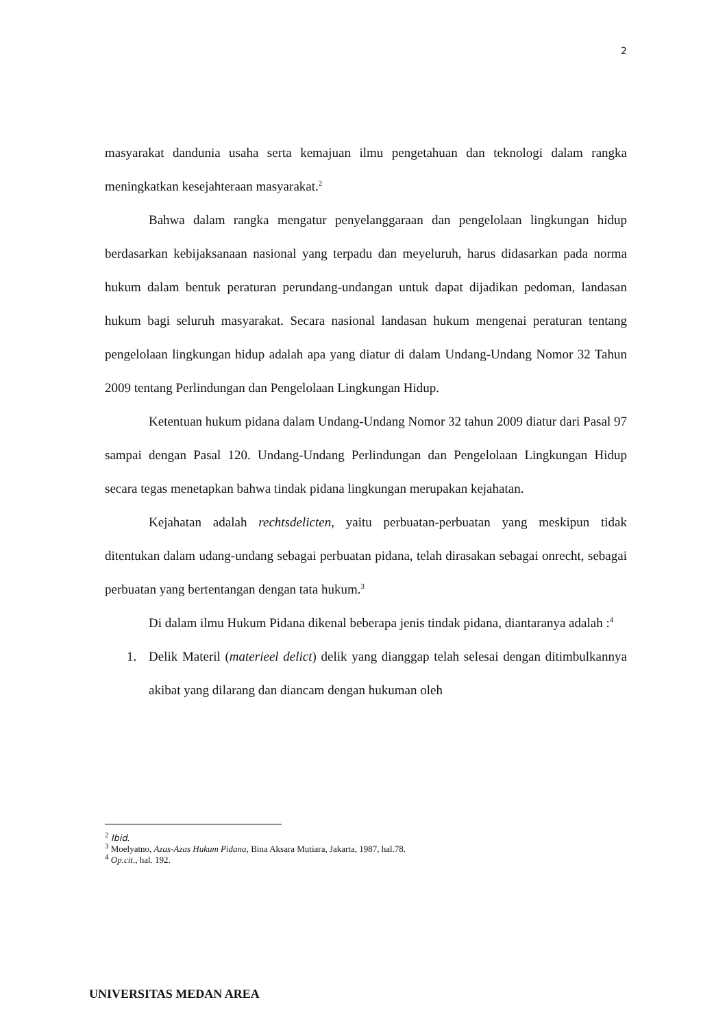2
masyarakat dandunia usaha serta kemajuan ilmu pengetahuan dan teknologi dalam rangka meningkatkan kesejahteraan masyarakat.<sup>2</sup>
Bahwa dalam rangka mengatur penyelanggaraan dan pengelolaan lingkungan hidup berdasarkan kebijaksanaan nasional yang terpadu dan meyeluruh, harus didasarkan pada norma hukum dalam bentuk peraturan perundang-undangan untuk dapat dijadikan pedoman, landasan hukum bagi seluruh masyarakat. Secara nasional landasan hukum mengenai peraturan tentang pengelolaan lingkungan hidup adalah apa yang diatur di dalam Undang-Undang Nomor 32 Tahun 2009 tentang Perlindungan dan Pengelolaan Lingkungan Hidup.
Ketentuan hukum pidana dalam Undang-Undang Nomor 32 tahun 2009 diatur dari Pasal 97 sampai dengan Pasal 120. Undang-Undang Perlindungan dan Pengelolaan Lingkungan Hidup secara tegas menetapkan bahwa tindak pidana lingkungan merupakan kejahatan.
Kejahatan adalah rechtsdelicten, yaitu perbuatan-perbuatan yang meskipun tidak ditentukan dalam udang-undang sebagai perbuatan pidana, telah dirasakan sebagai onrecht, sebagai perbuatan yang bertentangan dengan tata hukum.<sup>3</sup>
Di dalam ilmu Hukum Pidana dikenal beberapa jenis tindak pidana, diantaranya adalah :<sup>4</sup>
1. Delik Materil (materieel delict) delik yang dianggap telah selesai dengan ditimbulkannya akibat yang dilarang dan diancam dengan hukuman oleh
<sup>2</sup> Ibid.
<sup>3</sup> Moelyatno, Azas-Azas Hukum Pidana, Bina Aksara Mutiara, Jakarta, 1987, hal.78.
<sup>4</sup> Op.cit., hal. 192.
UNIVERSITAS MEDAN AREA